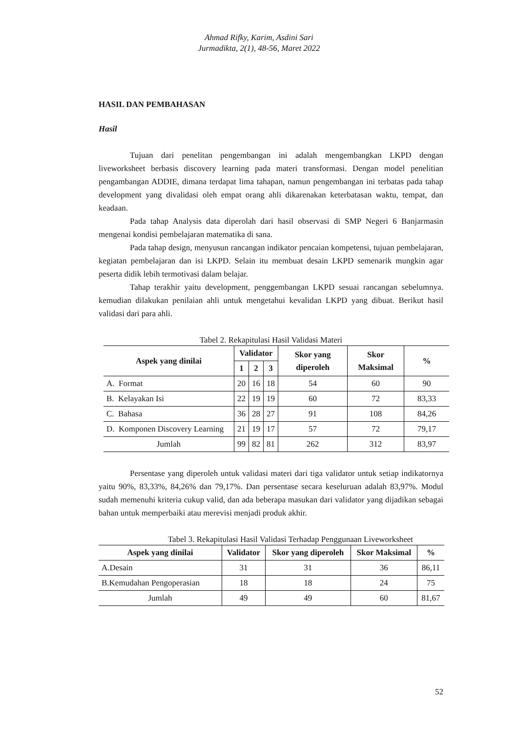Ahmad Rifky, Karim, Asdini Sari
Jurmadikta, 2(1), 48-56, Maret 2022
HASIL DAN PEMBAHASAN
Hasil
Tujuan dari penelitan pengembangan ini adalah mengembangkan LKPD dengan liveworksheet berbasis discovery learning pada materi transformasi. Dengan model penelitian pengambangan ADDIE, dimana terdapat lima tahapan, namun pengembangan ini terbatas pada tahap development yang divalidasi oleh empat orang ahli dikarenakan keterbatasan waktu, tempat, dan keadaan.
Pada tahap Analysis data diperolah dari hasil observasi di SMP Negeri 6 Banjarmasin mengenai kondisi pembelajaran matematika di sana.
Pada tahap design, menyusun rancangan indikator pencaian kompetensi, tujuan pembelajaran, kegiatan pembelajaran dan isi LKPD. Selain itu membuat desain LKPD semenarik mungkin agar peserta didik lebih termotivasi dalam belajar.
Tahap terakhir yaitu development, penggembangan LKPD sesuai rancangan sebelumnya. kemudian dilakukan penilaian ahli untuk mengetahui kevalidan LKPD yang dibuat. Berikut hasil validasi dari para ahli.
Tabel 2. Rekapitulasi Hasil Validasi Materi
| Aspek yang dinilai | Validator | | | Skor yang diperoleh | Skor Maksimal | % |
| --- | --- | --- | --- | --- | --- | --- |
| | 1 | 2 | 3 | | | |
| A. Format | 20 | 16 | 18 | 54 | 60 | 90 |
| B. Kelayakan Isi | 22 | 19 | 19 | 60 | 72 | 83,33 |
| C. Bahasa | 36 | 28 | 27 | 91 | 108 | 84,26 |
| D. Komponen Discovery Learning | 21 | 19 | 17 | 57 | 72 | 79,17 |
| Jumlah | 99 | 82 | 81 | 262 | 312 | 83,97 |
Persentase yang diperoleh untuk validasi materi dari tiga validator untuk setiap indikatornya yaitu 90%, 83,33%, 84,26% dan 79,17%. Dan persentase secara keseluruan adalah 83,97%. Modul sudah memenuhi kriteria cukup valid, dan ada beberapa masukan dari validator yang dijadikan sebagai bahan untuk memperbaiki atau merevisi menjadi produk akhir.
Tabel 3. Rekapitulasi Hasil Validasi Terhadap Penggunaan Liveworksheet
| Aspek yang dinilai | Validator | Skor yang diperoleh | Skor Maksimal | % |
| --- | --- | --- | --- | --- |
| A.Desain | 31 | 31 | 36 | 86,11 |
| B.Kemudahan Pengoperasian | 18 | 18 | 24 | 75 |
| Jumlah | 49 | 49 | 60 | 81,67 |
52